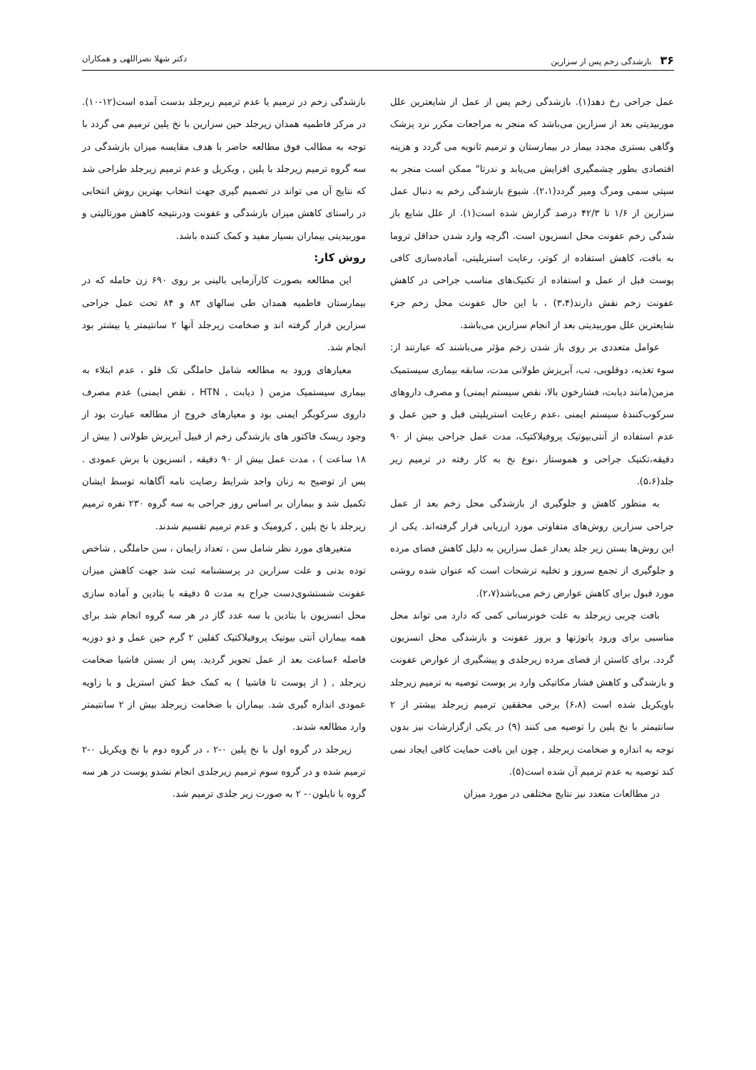۳۶ بازشدگی زخم پس از سزارین دکتر شهلا نصراللهی و همکاران
عمل جراحی رخ دهد(۱). بازشدگی زخم پس از عمل از شایعترین علل موربیدیتی بعد از سزارین می‌باشد که منجر به مراجعات مکرر نزد پزشک وگاهی بستری مجدد بیمار در بیمارستان و ترمیم ثانویه می گردد و هزینه اقتصادی بطور چشمگیری افزایش می‌یابد و ندرتا" ممکن است منجر به سپتی سمی ومرگ ومیر گردد(۲،۱). شیوع بازشدگی زخم به دنبال عمل سزارین از ۱/۶ تا ۴۲/۳ درصد گزارش شده است(۱). از علل شایع باز شدگی زخم عفونت محل انسزیون است. اگرچه وارد شدن حداقل تروما به بافت، کاهش استفاده از کوتر، رعایت استریلیتی، آماده‌سازی کافی پوست قبل از عمل و استفاده از تکنیک‌های مناسب جراحی در کاهش عفونت زخم نقش دارند(۳،۴) ، با این حال عفونت محل زخم جزء شایعترین علل موربیدیتی بعد از انجام سزارین می‌باشد.
عوامل متعددی بر روی باز شدن زخم مؤثر می‌باشند که عبارتند از: سوء تغذیه، دوقلویی، تب، آبریزش طولانی مدت، سابقه بیماری سیستمیک مزمن(مانند دیابت، فشارخون بالا، نقص سیستم ایمنی) و مصرف داروهای سرکوب‌کنندهٔ سیستم ایمنی ،عدم رعایت استریلیتی قبل و حین عمل و عدم استفاده از آنتی‌بیوتیک پروفیلاکتیک، مدت عمل جراحی بیش از ۹۰ دقیقه،تکنیک جراحی و هموستاز ،نوع نخ به کار رفته در ترمیم زیر جلد(۵،۶).
به منظور کاهش و جلوگیری از بازشدگی محل زخم بعد از عمل جراحی سزارین روش‌های متفاوتی مورد ارزیابی قرار گرفته‌اند. یکی از این روش‌ها بستن زیر جلد بعداز عمل سزارین به دلیل کاهش فضای مرده و جلوگیری از تجمع سروز و تخلیه ترشحات است که عنوان شده روشی مورد قبول برای کاهش عوارض زخم می‌باشد(۲،۷).
بافت چربی زیرجلد به علت خونرسانی کمی که دارد می تواند محل مناسبی برای ورود پاتوژنها و بروز عفونت و بازشدگی محل انسزیون گردد. برای کاستن از فضای مرده زیرجلدی و پیشگیری از عوارض عفونت و بازشدگی و کاهش فشار مکانیکی وارد بر پوست توصیه به ترمیم زیرجلد باویکریل شده است (۶،۸) برخی محققین ترمیم زیرجلد بیشتر از ۲ سانتیمتر با نخ پلین را توصیه می کنند (۹) در یکی ازگزارشات نیز بدون توجه به اندازه و ضخامت زیرجلد , چون این بافت حمایت کافی ایجاد نمی کند توصیه به عدم ترمیم آن شده است(۵).
در مطالعات متعدد نیز نتایج مختلفی در مورد میزان
بازشدگی زخم در ترمیم یا عدم ترمیم زیرجلد بدست آمده است(۱۲-۱۰). در مرکز فاطمیه همدان زیرجلد حین سزارین با نخ پلین ترمیم می گردد با توجه به مطالب فوق مطالعه حاضر با هدف مقایسه میزان بازشدگی در سه گروه ترمیم زیرجلد با پلین , ویکریل و عدم ترمیم زیرجلد طراحی شد که نتایج آن می تواند در تصمیم گیری جهت انتخاب بهترین روش انتخابی در راستای کاهش میزان بازشدگی و عفونت ودرنتیجه کاهش مورتالیتی و موربیدیتی بیماران بسیار مفید و کمک کننده باشد.
روش کار:
این مطالعه بصورت کارآزمایی بالینی بر روی ۶۹۰ زن حامله که در بیمارستان فاطمیه همدان طی سالهای ۸۳ و ۸۴ تحت عمل جراحی سزارین قرار گرفته اند و ضخامت زیرجلد آنها ۲ سانتیمتر یا بیشتر بود انجام شد.
معیارهای ورود به مطالعه شامل حاملگی تک قلو ، عدم ابتلاء به بیماری سیستمیک مزمن ( دیابت , HTN ، نقص ایمنی) عدم مصرف داروی سرکوبگر ایمنی بود و معیارهای خروج از مطالعه عبارت بود از وجود ریسک فاکتور های بازشدگی زخم از قبیل آبریزش طولانی ( بیش از ۱۸ ساعت ) ، مدت عمل بیش از ۹۰ دقیقه , انسزیون با برش عمودی . پس از توضیح به زنان واجد شرایط رضایت نامه آگاهانه توسط ایشان تکمیل شد و بیماران بر اساس روز جراحی به سه گروه ۲۳۰ نفره ترمیم زیرجلد با نخ پلین , کرومیک و عدم ترمیم تقسیم شدند.
متغیرهای مورد نظر شامل سن ، تعداد زایمان ، سن حاملگی , شاخص توده بدنی و علت سزارین در پرسشنامه ثبت شد جهت کاهش میزان عفونت شستشوی‌دست جراح به مدت ۵ دقیقه با بتادین و آماده سازی محل انسزیون با بتادین با سه عدد گاز در هر سه گروه انجام شد برای همه بیماران آنتی بیوتیک پروفیلاکتیک کفلین ۲ گرم حین عمل و دو دوزبه فاصله ۶ساعت بعد از عمل تجویز گردید. پس از بستن فاشیا ضخامت زیرجلد , ( از پوست تا فاشیا ) به کمک خط کش استریل و با زاویه عمودی اندازه گیری شد. بیماران با ضخامت زیرجلد بیش از ۲ سانتیمتر وارد مطالعه شدند.
زیرجلد در گروه اول با نخ پلین ۰-۲ ، در گروه دوم با نخ ویکریل ۰-۲ ترمیم شده و در گروه سوم ترمیم زیرجلدی انجام نشدو پوست در هر سه گروه با نایلون۰- ۲ به صورت زیر جلدی ترمیم شد.